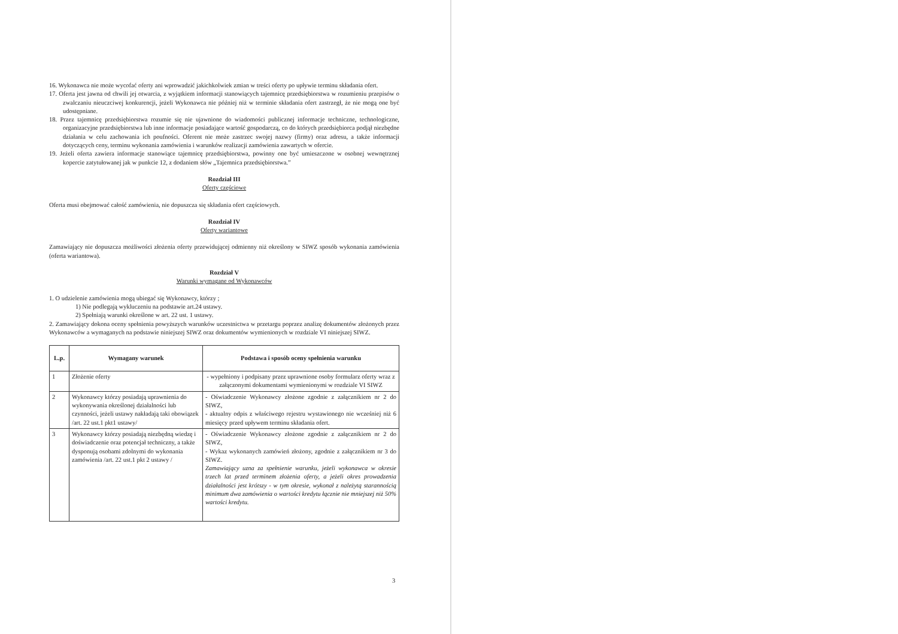16. Wykonawca nie może wycofać oferty ani wprowadzić jakichkolwiek zmian w treści oferty po upływie terminu składania ofert.
17. Oferta jest jawna od chwili jej otwarcia, z wyjątkiem informacji stanowiących tajemnicę przedsiębiorstwa w rozumieniu przepisów o zwalczaniu nieuczciwej konkurencji, jeżeli Wykonawca nie później niż w terminie składania ofert zastrzegł, że nie mogą one być udostępniane.
18. Przez tajemnicę przedsiębiorstwa rozumie się nie ujawnione do wiadomości publicznej informacje techniczne, technologiczne, organizacyjne przedsiębiorstwa lub inne informacje posiadające wartość gospodarczą, co do których przedsiębiorca podjął niezbędne działania w celu zachowania ich poufności. Oferent nie może zastrzec swojej nazwy (firmy) oraz adresu, a także informacji dotyczących ceny, terminu wykonania zamówienia i warunków realizacji zamówienia zawartych w ofercie.
19. Jeżeli oferta zawiera informacje stanowiące tajemnicę przedsiębiorstwa, powinny one być umieszczone w osobnej wewnętrznej kopercie zatytułowanej jak w punkcie 12, z dodaniem słów „Tajemnica przedsiębiorstwa.”
Rozdział III
Oferty częściowe
Oferta musi obejmować całość zamówienia, nie dopuszcza się składania ofert częściowych.
Rozdział IV
Oferty wariantowe
Zamawiający nie dopuszcza możliwości złożenia oferty przewidującej odmienny niż określony w SIWZ sposób wykonania zamówienia (oferta wariantowa).
Rozdział V
Warunki wymagane od Wykonawców
1. O udzielenie zamówienia mogą ubiegać się Wykonawcy, którzy ;
1) Nie podlegają wykluczeniu na podstawie art.24 ustawy.
2) Spełniają warunki określone w art. 22 ust. 1 ustawy.
2. Zamawiający dokona oceny spełnienia powyższych warunków uczestnictwa w przetargu poprzez analizę dokumentów złożonych przez Wykonawców a wymaganych na podstawie niniejszej SIWZ oraz dokumentów wymienionych w rozdziale VI niniejszej SIWZ.
| L.p. | Wymagany warunek | Podstawa i sposób oceny spełnienia warunku |
| --- | --- | --- |
| 1 | Złożenie oferty | - wypełniony i podpisany przez uprawnione osoby formularz oferty wraz z załączonymi dokumentami wymienionymi w rozdziale VI SIWZ |
| 2 | Wykonawcy którzy posiadają uprawnienia do wykonywania określonej działalności lub czynności, jeżeli ustawy nakładają taki obowiązek /art. 22 ust.1 pkt1 ustawy/ | - Oświadczenie Wykonawcy złożone zgodnie z załącznikiem nr 2 do SIWZ, - aktualny odpis z właściwego rejestru wystawionego nie wcześniej niż 6 miesięcy przed upływem terminu składania ofert. |
| 3 | Wykonawcy którzy posiadają niezbędną wiedzę i doświadczenie oraz potencjał techniczny, a także dysponują osobami zdolnymi do wykonania zamówienia /art. 22 ust.1 pkt 2 ustawy / | - Oświadczenie Wykonawcy złożone zgodnie z załącznikiem nr 2 do SIWZ, - Wykaz wykonanych zamówień złożony, zgodnie z załącznikiem nr 3 do SIWZ. Zamawiający uzna za spełnienie warunku, jeżeli wykonawca w okresie trzech lat przed terminem złożenia oferty, a jeżeli okres prowadzenia działalności jest krótszy - w tym okresie, wykonał z należytą starannością minimum dwa zamówienia o wartości kredytu łącznie nie mniejszej niż 50% wartości kredytu. |
3